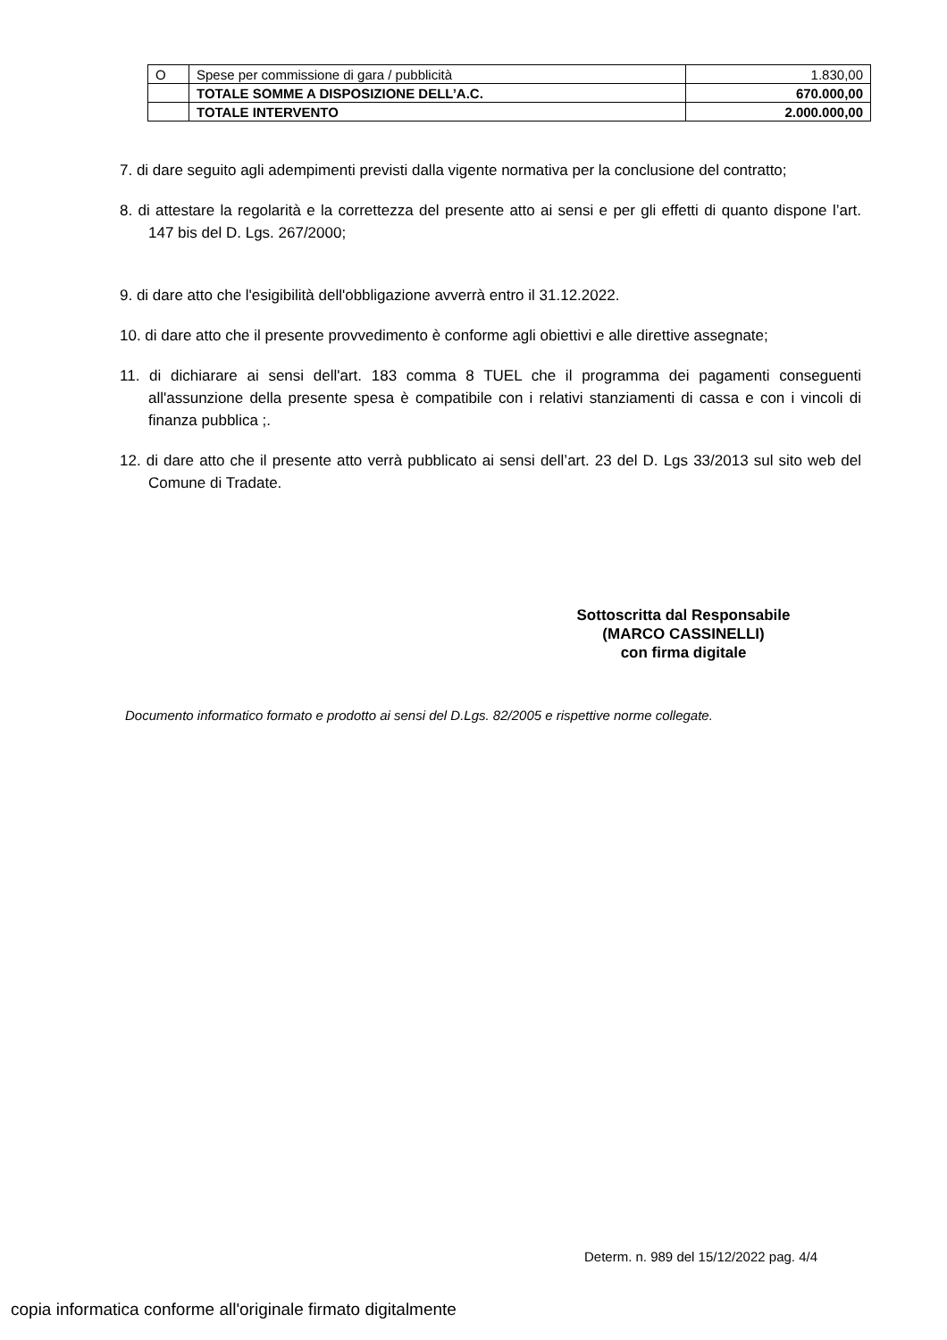| O | Spese per commissione di gara / pubblicità | 1.830,00 |
| | TOTALE SOMME A DISPOSIZIONE DELL’A.C. | 670.000,00 |
| | TOTALE INTERVENTO | 2.000.000,00 |
7. di dare seguito agli adempimenti previsti dalla vigente normativa per la conclusione del contratto;
8. di attestare la regolarità e la correttezza del presente atto ai sensi e per gli effetti di quanto dispone l’art. 147 bis del D. Lgs. 267/2000;
9. di dare atto che l'esigibilità dell'obbligazione avverrà entro il 31.12.2022.
10. di dare atto che il presente provvedimento è conforme agli obiettivi e alle direttive assegnate;
11. di dichiarare ai sensi dell'art. 183 comma 8 TUEL che il programma dei pagamenti conseguenti all'assunzione della presente spesa è compatibile con i relativi stanziamenti di cassa e con i vincoli di finanza pubblica ;.
12. di dare atto che il presente atto verrà pubblicato ai sensi dell’art. 23 del D. Lgs 33/2013 sul sito web del Comune di Tradate.
Sottoscritta dal Responsabile
(MARCO CASSINELLI)
con firma digitale
Documento informatico formato e prodotto ai sensi del D.Lgs. 82/2005 e rispettive norme collegate.
Determ. n. 989 del 15/12/2022 pag. 4/4
copia informatica conforme all'originale firmato digitalmente